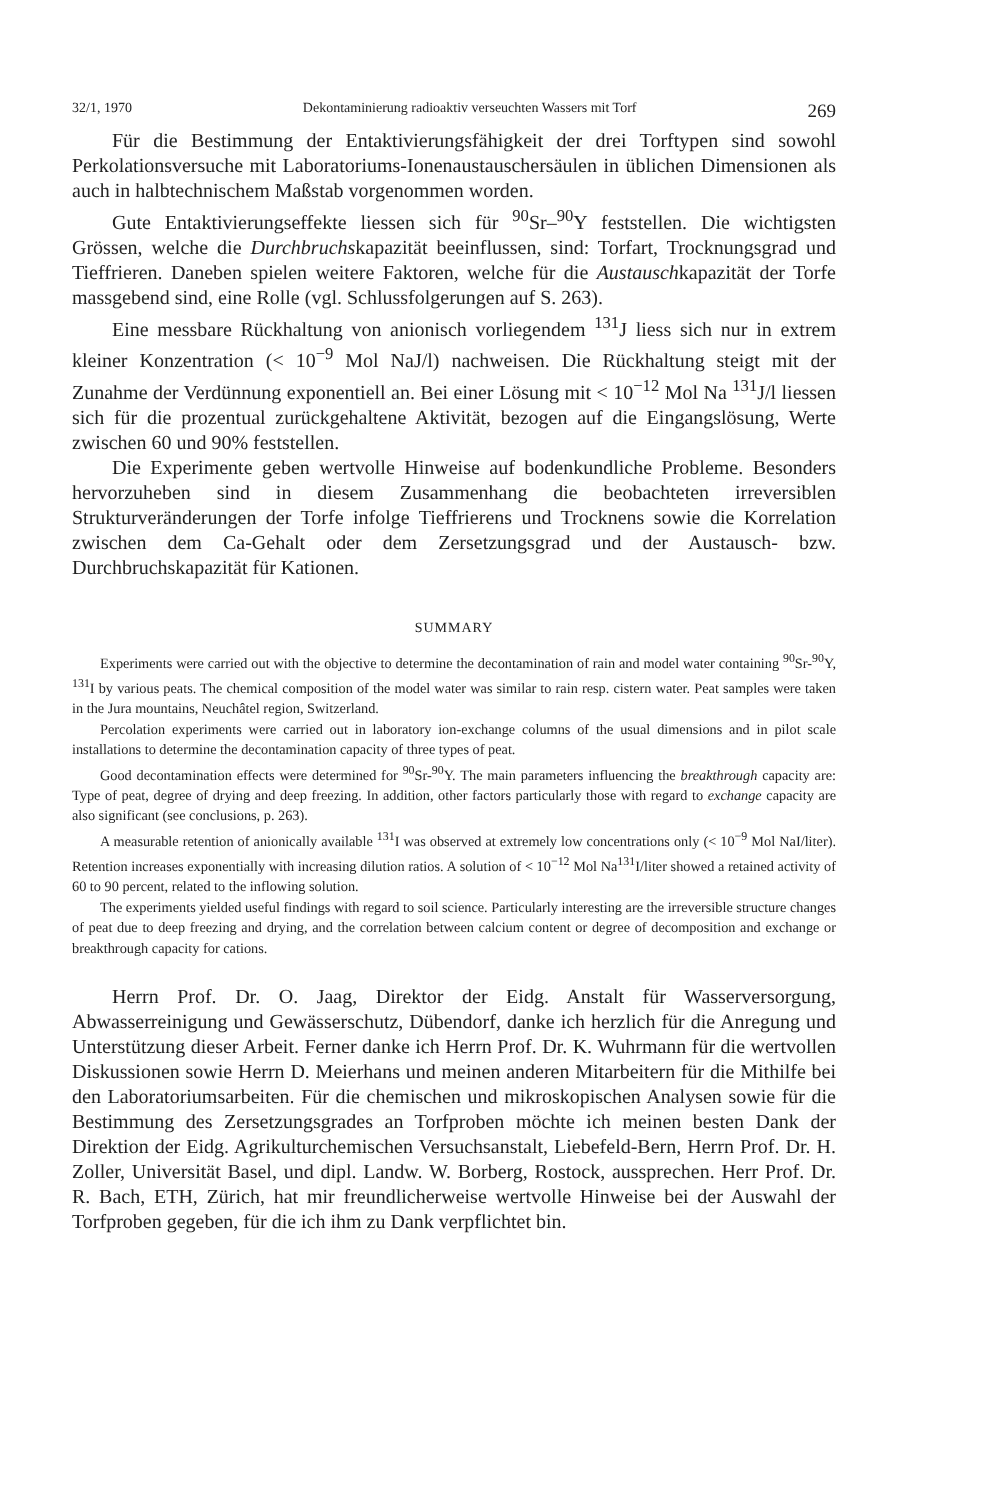32/1, 1970 Dekontaminierung radioaktiv verseuchten Wassers mit Torf 269
Für die Bestimmung der Entaktivierungsfähigkeit der drei Torftypen sind sowohl Perkolationsversuche mit Laboratoriums-Ionenaustauschersäulen in üblichen Dimensionen als auch in halbtechnischem Maßstab vorgenommen worden.
Gute Entaktivierungseffekte liessen sich für <sup>90</sup>Sr–<sup>90</sup>Y feststellen. Die wichtigsten Grössen, welche die Durchbruchskapazität beeinflussen, sind: Torfart, Trocknungsgrad und Tieffrieren. Daneben spielen weitere Faktoren, welche für die Austauschkapazität der Torfe massgebend sind, eine Rolle (vgl. Schlussfolgerungen auf S. 263).
Eine messbare Rückhaltung von anionisch vorliegendem <sup>131</sup>J liess sich nur in extrem kleiner Konzentration (< 10<sup>−9</sup> Mol NaJ/l) nachweisen. Die Rückhaltung steigt mit der Zunahme der Verdünnung exponentiell an. Bei einer Lösung mit < 10<sup>−12</sup> Mol Na <sup>131</sup>J/l liessen sich für die prozentual zurückgehaltene Aktivität, bezogen auf die Eingangslösung, Werte zwischen 60 und 90% feststellen.
Die Experimente geben wertvolle Hinweise auf bodenkundliche Probleme. Besonders hervorzuheben sind in diesem Zusammenhang die beobachteten irreversiblen Strukturveränderungen der Torfe infolge Tieffrierens und Trocknens sowie die Korrelation zwischen dem Ca-Gehalt oder dem Zersetzungsgrad und der Austausch- bzw. Durchbruchskapazität für Kationen.
SUMMARY
Experiments were carried out with the objective to determine the decontamination of rain and model water containing <sup>90</sup>Sr-<sup>90</sup>Y, <sup>131</sup>I by various peats. The chemical composition of the model water was similar to rain resp. cistern water. Peat samples were taken in the Jura mountains, Neuchâtel region, Switzerland.
Percolation experiments were carried out in laboratory ion-exchange columns of the usual dimensions and in pilot scale installations to determine the decontamination capacity of three types of peat.
Good decontamination effects were determined for <sup>90</sup>Sr-<sup>90</sup>Y. The main parameters influencing the breakthrough capacity are: Type of peat, degree of drying and deep freezing. In addition, other factors particularly those with regard to exchange capacity are also significant (see conclusions, p. 263).
A measurable retention of anionically available <sup>131</sup>I was observed at extremely low concentrations only (< 10<sup>−9</sup> Mol NaI/liter). Retention increases exponentially with increasing dilution ratios. A solution of < 10<sup>−12</sup> Mol Na<sup>131</sup>I/liter showed a retained activity of 60 to 90 percent, related to the inflowing solution.
The experiments yielded useful findings with regard to soil science. Particularly interesting are the irreversible structure changes of peat due to deep freezing and drying, and the correlation between calcium content or degree of decomposition and exchange or breakthrough capacity for cations.
Herrn Prof. Dr. O. Jaag, Direktor der Eidg. Anstalt für Wasserversorgung, Abwasserreinigung und Gewässerschutz, Dübendorf, danke ich herzlich für die Anregung und Unterstützung dieser Arbeit. Ferner danke ich Herrn Prof. Dr. K. Wuhrmann für die wertvollen Diskussionen sowie Herrn D. Meierhans und meinen anderen Mitarbeitern für die Mithilfe bei den Laboratoriumsarbeiten. Für die chemischen und mikroskopischen Analysen sowie für die Bestimmung des Zersetzungsgrades an Torfproben möchte ich meinen besten Dank der Direktion der Eidg. Agrikulturchemischen Versuchsanstalt, Liebefeld-Bern, Herrn Prof. Dr. H. Zoller, Universität Basel, und dipl. Landw. W. Borberg, Rostock, aussprechen. Herr Prof. Dr. R. Bach, ETH, Zürich, hat mir freundlicherweise wertvolle Hinweise bei der Auswahl der Torfproben gegeben, für die ich ihm zu Dank verpflichtet bin.